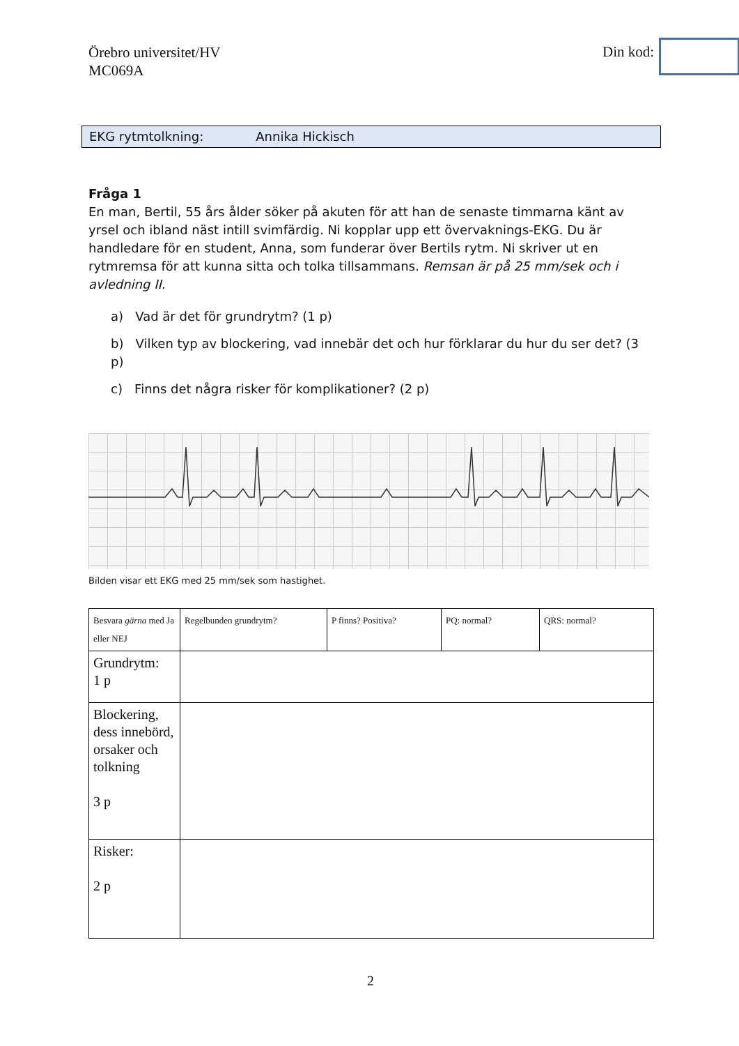Örebro universitet/HV
MC069A
Din kod:
EKG rytmtolkning: Annika Hickisch
Fråga 1
En man, Bertil, 55 års ålder söker på akuten för att han de senaste timmarna känt av yrsel och ibland näst intill svimfärdig. Ni kopplar upp ett övervaknings-EKG. Du är handledare för en student, Anna, som funderar över Bertils rytm. Ni skriver ut en rytmremsa för att kunna sitta och tolka tillsammans. Remsan är på 25 mm/sek och i avledning II.
a) Vad är det för grundrytm? (1 p)
b) Vilken typ av blockering, vad innebär det och hur förklarar du hur du ser det? (3 p)
c) Finns det några risker för komplikationer? (2 p)
Bilden visar ett EKG med 25 mm/sek som hastighet.
| Besvara gärna med Ja eller NEJ | Regelbunden grundrytm? | P finns? Positiva? | PQ: normal? | QRS: normal? |
| Grundrytm: 1 p | | | | |
| Blockering, dess innebörd, orsaker och tolkning 3 p | | | | |
| Risker: 2 p | | | | |
2